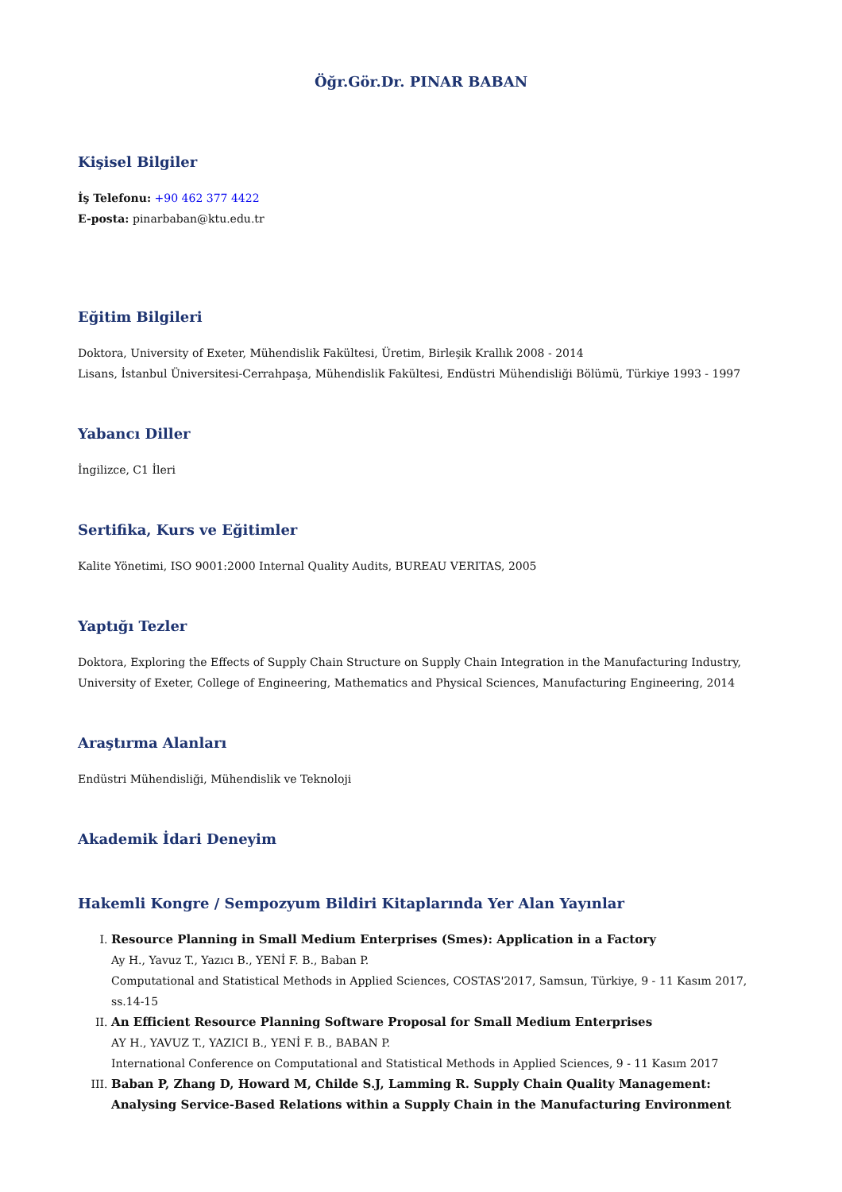Öğr.Gör.Dr. PINAR BABAN
Kişisel Bilgiler
İş Telefonu: +90 462 377 4422
E-posta: pinarbaban@ktu.edu.tr
Eğitim Bilgileri
Doktora, University of Exeter, Mühendislik Fakültesi, Üretim, Birleşik Krallık 2008 - 2014
Lisans, İstanbul Üniversitesi-Cerrahpaşa, Mühendislik Fakültesi, Endüstri Mühendisliği Bölümü, Türkiye 1993 - 1997
Yabancı Diller
İngilizce, C1 İleri
Sertifika, Kurs ve Eğitimler
Kalite Yönetimi, ISO 9001:2000 Internal Quality Audits, BUREAU VERITAS, 2005
Yaptığı Tezler
Doktora, Exploring the Effects of Supply Chain Structure on Supply Chain Integration in the Manufacturing Industry, University of Exeter, College of Engineering, Mathematics and Physical Sciences, Manufacturing Engineering, 2014
Araştırma Alanları
Endüstri Mühendisliği, Mühendislik ve Teknoloji
Akademik İdari Deneyim
Hakemli Kongre / Sempozyum Bildiri Kitaplarında Yer Alan Yayınlar
I. Resource Planning in Small Medium Enterprises (Smes): Application in a Factory
Ay H., Yavuz T., Yazıcı B., YENİ F. B., Baban P.
Computational and Statistical Methods in Applied Sciences, COSTAS'2017, Samsun, Türkiye, 9 - 11 Kasım 2017, ss.14-15
II. An Efficient Resource Planning Software Proposal for Small Medium Enterprises
AY H., YAVUZ T., YAZICI B., YENİ F. B., BABAN P.
International Conference on Computational and Statistical Methods in Applied Sciences, 9 - 11 Kasım 2017
III. Baban P, Zhang D, Howard M, Childe S.J, Lamming R. Supply Chain Quality Management: Analysing Service-Based Relations within a Supply Chain in the Manufacturing Environment